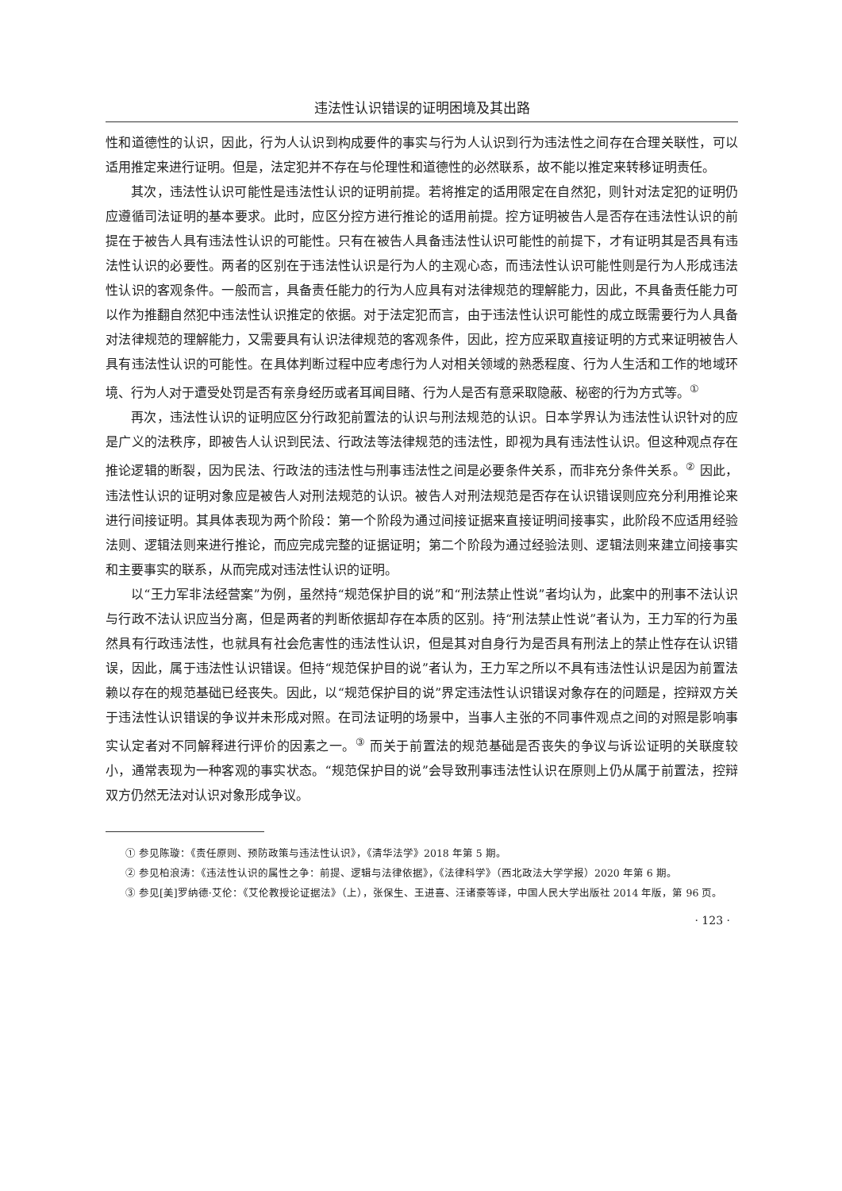违法性认识错误的证明困境及其出路
性和道德性的认识，因此，行为人认识到构成要件的事实与行为人认识到行为违法性之间存在合理关联性，可以适用推定来进行证明。但是，法定犯并不存在与伦理性和道德性的必然联系，故不能以推定来转移证明责任。
其次，违法性认识可能性是违法性认识的证明前提。若将推定的适用限定在自然犯，则针对法定犯的证明仍应遵循司法证明的基本要求。此时，应区分控方进行推论的适用前提。控方证明被告人是否存在违法性认识的前提在于被告人具有违法性认识的可能性。只有在被告人具备违法性认识可能性的前提下，才有证明其是否具有违法性认识的必要性。两者的区别在于违法性认识是行为人的主观心态，而违法性认识可能性则是行为人形成违法性认识的客观条件。一般而言，具备责任能力的行为人应具有对法律规范的理解能力，因此，不具备责任能力可以作为推翻自然犯中违法性认识推定的依据。对于法定犯而言，由于违法性认识可能性的成立既需要行为人具备对法律规范的理解能力，又需要具有认识法律规范的客观条件，因此，控方应采取直接证明的方式来证明被告人具有违法性认识的可能性。在具体判断过程中应考虑行为人对相关领域的熟悉程度、行为人生活和工作的地域环境、行为人对于遭受处罚是否有亲身经历或者耳闻目睹、行为人是否有意采取隐蔽、秘密的行为方式等。<sup>①</sup>
再次，违法性认识的证明应区分行政犯前置法的认识与刑法规范的认识。日本学界认为违法性认识针对的应是广义的法秩序，即被告人认识到民法、行政法等法律规范的违法性，即视为具有违法性认识。但这种观点存在推论逻辑的断裂，因为民法、行政法的违法性与刑事违法性之间是必要条件关系，而非充分条件关系。<sup>②</sup> 因此，违法性认识的证明对象应是被告人对刑法规范的认识。被告人对刑法规范是否存在认识错误则应充分利用推论来进行间接证明。其具体表现为两个阶段：第一个阶段为通过间接证据来直接证明间接事实，此阶段不应适用经验法则、逻辑法则来进行推论，而应完成完整的证据证明；第二个阶段为通过经验法则、逻辑法则来建立间接事实和主要事实的联系，从而完成对违法性认识的证明。
以“王力军非法经营案”为例，虽然持“规范保护目的说”和“刑法禁止性说”者均认为，此案中的刑事不法认识与行政不法认识应当分离，但是两者的判断依据却存在本质的区别。持“刑法禁止性说”者认为，王力军的行为虽然具有行政违法性，也就具有社会危害性的违法性认识，但是其对自身行为是否具有刑法上的禁止性存在认识错误，因此，属于违法性认识错误。但持“规范保护目的说”者认为，王力军之所以不具有违法性认识是因为前置法赖以存在的规范基础已经丧失。因此，以“规范保护目的说”界定违法性认识错误对象存在的问题是，控辩双方关于违法性认识错误的争议并未形成对照。在司法证明的场景中，当事人主张的不同事件观点之间的对照是影响事实认定者对不同解释进行评价的因素之一。<sup>③</sup> 而关于前置法的规范基础是否丧失的争议与诉讼证明的关联度较小，通常表现为一种客观的事实状态。“规范保护目的说”会导致刑事违法性认识在原则上仍从属于前置法，控辩双方仍然无法对认识对象形成争议。
① 参见陈璇：《责任原则、预防政策与违法性认识》，《清华法学》2018 年第 5 期。
② 参见柏浪涛：《违法性认识的属性之争：前提、逻辑与法律依据》，《法律科学》（西北政法大学学报）2020 年第 6 期。
③ 参见[美]罗纳德·艾伦：《艾伦教授论证据法》（上），张保生、王进喜、汪诸豪等译，中国人民大学出版社 2014 年版，第 96 页。
· 123 ·